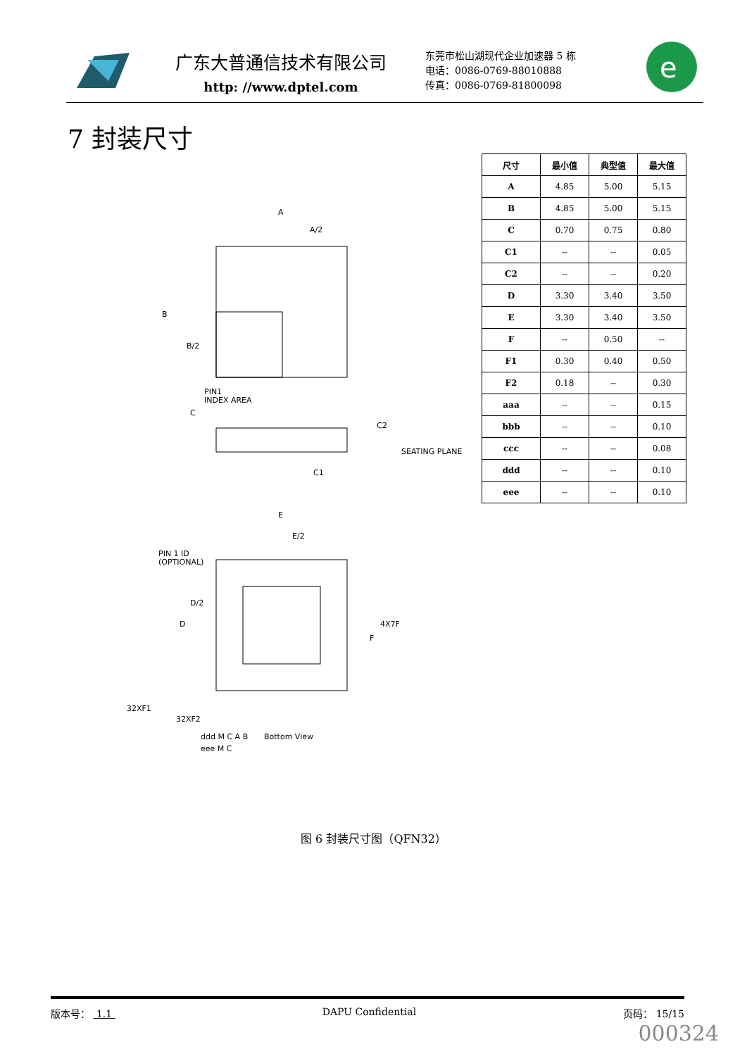广东大普通信技术有限公司
http: //www.dptel.com
东莞市松山湖现代企业加速器 5 栋
电话：0086-0769-88010888
传真：0086-0769-81800098
e
7 封装尺寸
| 尺寸 | 最小值 | 典型值 | 最大值 |
| --- | --- | --- | --- |
| A | 4.85 | 5.00 | 5.15 |
| B | 4.85 | 5.00 | 5.15 |
| C | 0.70 | 0.75 | 0.80 |
| C1 | -- | -- | 0.05 |
| C2 | -- | -- | 0.20 |
| D | 3.30 | 3.40 | 3.50 |
| E | 3.30 | 3.40 | 3.50 |
| F | -- | 0.50 | -- |
| F1 | 0.30 | 0.40 | 0.50 |
| F2 | 0.18 | -- | 0.30 |
| aaa | -- | -- | 0.15 |
| bbb | -- | -- | 0.10 |
| ccc | -- | -- | 0.08 |
| ddd | -- | -- | 0.10 |
| eee | -- | -- | 0.10 |
A
A/2
B
B/2
PIN1
INDEX AREA
C
C2
C1
SEATING PLANE
E
E/2
PIN 1 ID
(OPTIONAL)
D/2
D
4X7F
F
32XF1
32XF2
Bottom View
ddd M C A B
eee M C
图 6 封装尺寸图（QFN32）
版本号： 1.1 DAPU Confidential 页码： 15/15
000324